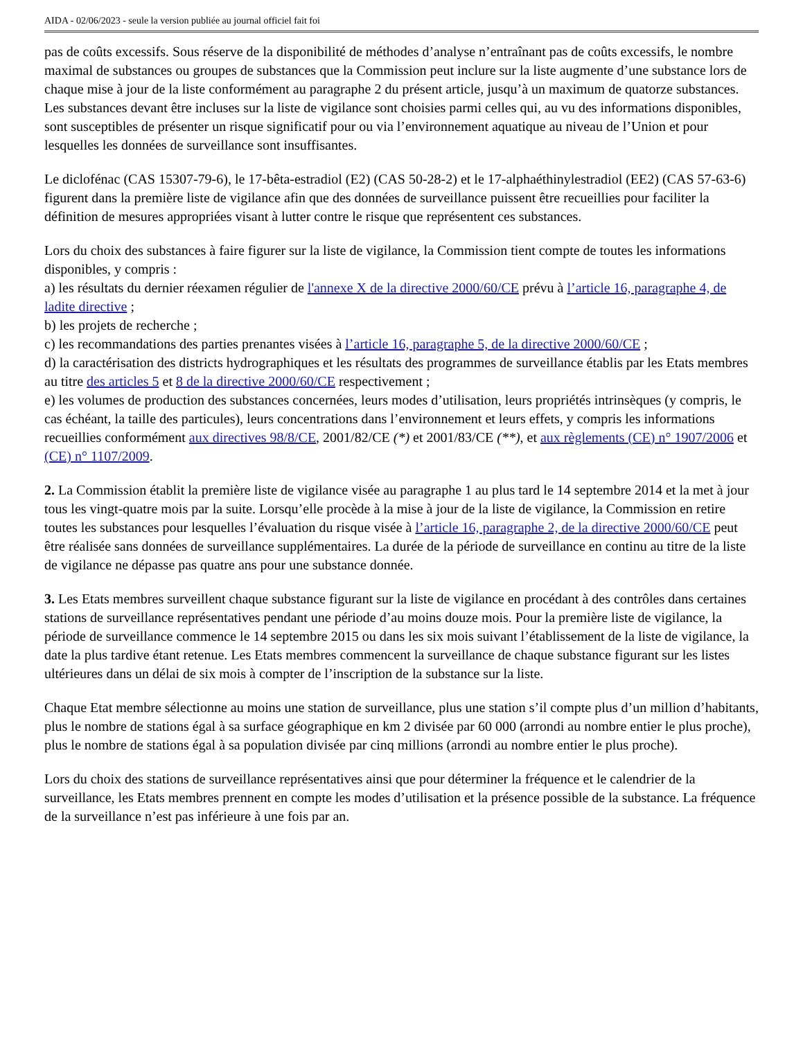AIDA - 02/06/2023 - seule la version publiée au journal officiel fait foi
pas de coûts excessifs. Sous réserve de la disponibilité de méthodes d’analyse n’entraînant pas de coûts excessifs, le nombre maximal de substances ou groupes de substances que la Commission peut inclure sur la liste augmente d’une substance lors de chaque mise à jour de la liste conformément au paragraphe 2 du présent article, jusqu’à un maximum de quatorze substances. Les substances devant être incluses sur la liste de vigilance sont choisies parmi celles qui, au vu des informations disponibles, sont susceptibles de présenter un risque significatif pour ou via l’environnement aquatique au niveau de l’Union et pour lesquelles les données de surveillance sont insuffisantes.
Le diclofénac (CAS 15307-79-6), le 17-bêta-estradiol (E2) (CAS 50-28-2) et le 17-alphaéthinylestradiol (EE2) (CAS 57-63-6) figurent dans la première liste de vigilance afin que des données de surveillance puissent être recueillies pour faciliter la définition de mesures appropriées visant à lutter contre le risque que représentent ces substances.
Lors du choix des substances à faire figurer sur la liste de vigilance, la Commission tient compte de toutes les informations disponibles, y compris :
a) les résultats du dernier réexamen régulier de l'annexe X de la directive 2000/60/CE prévu à l’article 16, paragraphe 4, de ladite directive ;
b) les projets de recherche ;
c) les recommandations des parties prenantes visées à l’article 16, paragraphe 5, de la directive 2000/60/CE ;
d) la caractérisation des districts hydrographiques et les résultats des programmes de surveillance établis par les Etats membres au titre des articles 5 et 8 de la directive 2000/60/CE respectivement ;
e) les volumes de production des substances concernées, leurs modes d’utilisation, leurs propriétés intrinsèques (y compris, le cas échéant, la taille des particules), leurs concentrations dans l’environnement et leurs effets, y compris les informations recueillies conformément aux directives 98/8/CE, 2001/82/CE (*) et 2001/83/CE (**), et aux règlements (CE) n° 1907/2006 et (CE) n° 1107/2009.
2. La Commission établit la première liste de vigilance visée au paragraphe 1 au plus tard le 14 septembre 2014 et la met à jour tous les vingt-quatre mois par la suite. Lorsqu’elle procède à la mise à jour de la liste de vigilance, la Commission en retire toutes les substances pour lesquelles l’évaluation du risque visée à l’article 16, paragraphe 2, de la directive 2000/60/CE peut être réalisée sans données de surveillance supplémentaires. La durée de la période de surveillance en continu au titre de la liste de vigilance ne dépasse pas quatre ans pour une substance donnée.
3. Les Etats membres surveillent chaque substance figurant sur la liste de vigilance en procédant à des contrôles dans certaines stations de surveillance représentatives pendant une période d’au moins douze mois. Pour la première liste de vigilance, la période de surveillance commence le 14 septembre 2015 ou dans les six mois suivant l’établissement de la liste de vigilance, la date la plus tardive étant retenue. Les Etats membres commencent la surveillance de chaque substance figurant sur les listes ultérieures dans un délai de six mois à compter de l’inscription de la substance sur la liste.
Chaque Etat membre sélectionne au moins une station de surveillance, plus une station s’il compte plus d’un million d’habitants, plus le nombre de stations égal à sa surface géographique en km 2 divisée par 60 000 (arrondi au nombre entier le plus proche), plus le nombre de stations égal à sa population divisée par cinq millions (arrondi au nombre entier le plus proche).
Lors du choix des stations de surveillance représentatives ainsi que pour déterminer la fréquence et le calendrier de la surveillance, les Etats membres prennent en compte les modes d’utilisation et la présence possible de la substance. La fréquence de la surveillance n’est pas inférieure à une fois par an.